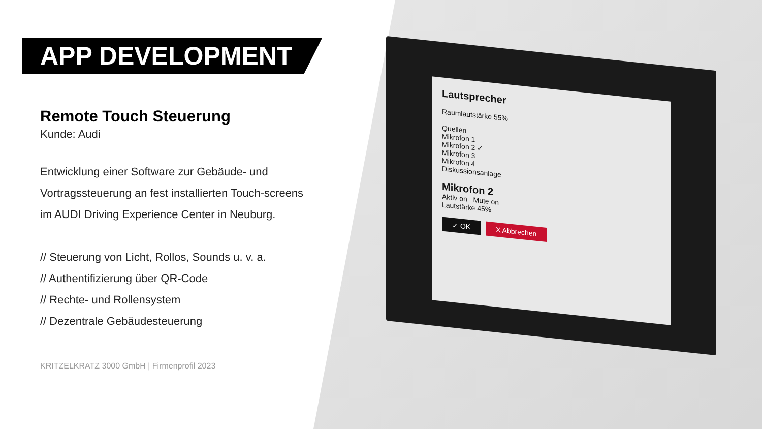APP DEVELOPMENT
Remote Touch Steuerung
Kunde: Audi
Entwicklung einer Software zur Gebäude- und Vortragssteuerung an fest installierten Touch-screens im AUDI Driving Experience Center in Neuburg.
// Steuerung von Licht, Rollos, Sounds u. v. a.
// Authentifizierung über QR-Code
// Rechte- und Rollensystem
// Dezentrale Gebäudesteuerung
KRITZELKRATZ 3000 GmbH | Firmenprofil 2023
Lautsprecher
Raumlautstärke 55%
Quellen
Mikrofon 1
Mikrofon 2 ✓
Mikrofon 3
Mikrofon 4
Diskussionsanlage
Mikrofon 2
Aktiv on Mute on
Lautstärke 45%
✓ OK X Abbrechen